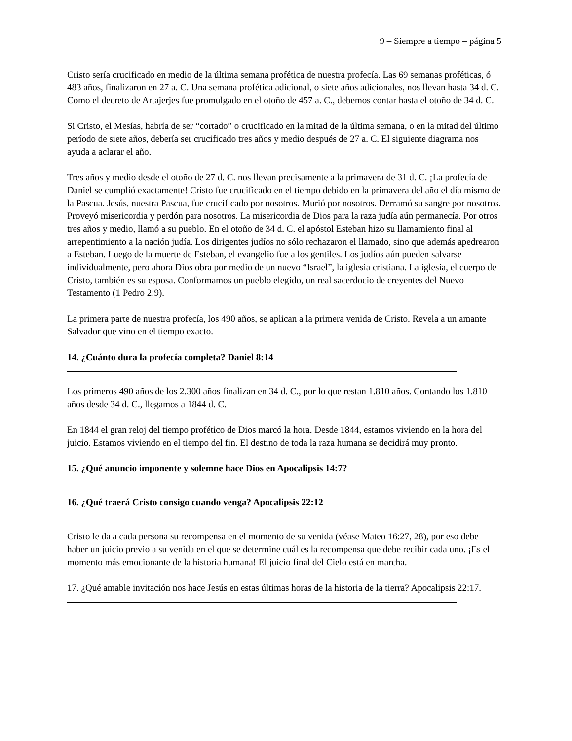9 – Siempre a tiempo – página 5
Cristo sería crucificado en medio de la última semana profética de nuestra profecía. Las 69 semanas proféticas, ó 483 años, finalizaron en 27 a. C. Una semana profética adicional, o siete años adicionales, nos llevan hasta 34 d. C. Como el decreto de Artajerjes fue promulgado en el otoño de 457 a. C., debemos contar hasta el otoño de 34 d. C.
Si Cristo, el Mesías, habría de ser “cortado” o crucificado en la mitad de la última semana, o en la mitad del último período de siete años, debería ser crucificado tres años y medio después de 27 a. C. El siguiente diagrama nos ayuda a aclarar el año.
Tres años y medio desde el otoño de 27 d. C. nos llevan precisamente a la primavera de 31 d. C. ¡La profecía de Daniel se cumplió exactamente! Cristo fue crucificado en el tiempo debido en la primavera del año el día mismo de la Pascua. Jesús, nuestra Pascua, fue crucificado por nosotros. Murió por nosotros. Derramó su sangre por nosotros. Proveyó misericordia y perdón para nosotros. La misericordia de Dios para la raza judía aún permanecía. Por otros tres años y medio, llamó a su pueblo. En el otoño de 34 d. C. el apóstol Esteban hizo su llamamiento final al arrepentimiento a la nación judía. Los dirigentes judíos no sólo rechazaron el llamado, sino que además apedrearon a Esteban. Luego de la muerte de Esteban, el evangelio fue a los gentiles. Los judíos aún pueden salvarse individualmente, pero ahora Dios obra por medio de un nuevo “Israel”, la iglesia cristiana. La iglesia, el cuerpo de Cristo, también es su esposa. Conformamos un pueblo elegido, un real sacerdocio de creyentes del Nuevo Testamento (1 Pedro 2:9).
La primera parte de nuestra profecía, los 490 años, se aplican a la primera venida de Cristo. Revela a un amante Salvador que vino en el tiempo exacto.
14. ¿Cuánto dura la profecía completa? Daniel 8:14
Los primeros 490 años de los 2.300 años finalizan en 34 d. C., por lo que restan 1.810 años. Contando los 1.810 años desde 34 d. C., llegamos a 1844 d. C.
En 1844 el gran reloj del tiempo profético de Dios marcó la hora. Desde 1844, estamos viviendo en la hora del juicio. Estamos viviendo en el tiempo del fin. El destino de toda la raza humana se decidirá muy pronto.
15. ¿Qué anuncio imponente y solemne hace Dios en Apocalipsis 14:7?
16. ¿Qué traerá Cristo consigo cuando venga? Apocalipsis 22:12
Cristo le da a cada persona su recompensa en el momento de su venida (véase Mateo 16:27, 28), por eso debe haber un juicio previo a su venida en el que se determine cuál es la recompensa que debe recibir cada uno. ¡Es el momento más emocionante de la historia humana! El juicio final del Cielo está en marcha.
17. ¿Qué amable invitación nos hace Jesús en estas últimas horas de la historia de la tierra? Apocalipsis 22:17.